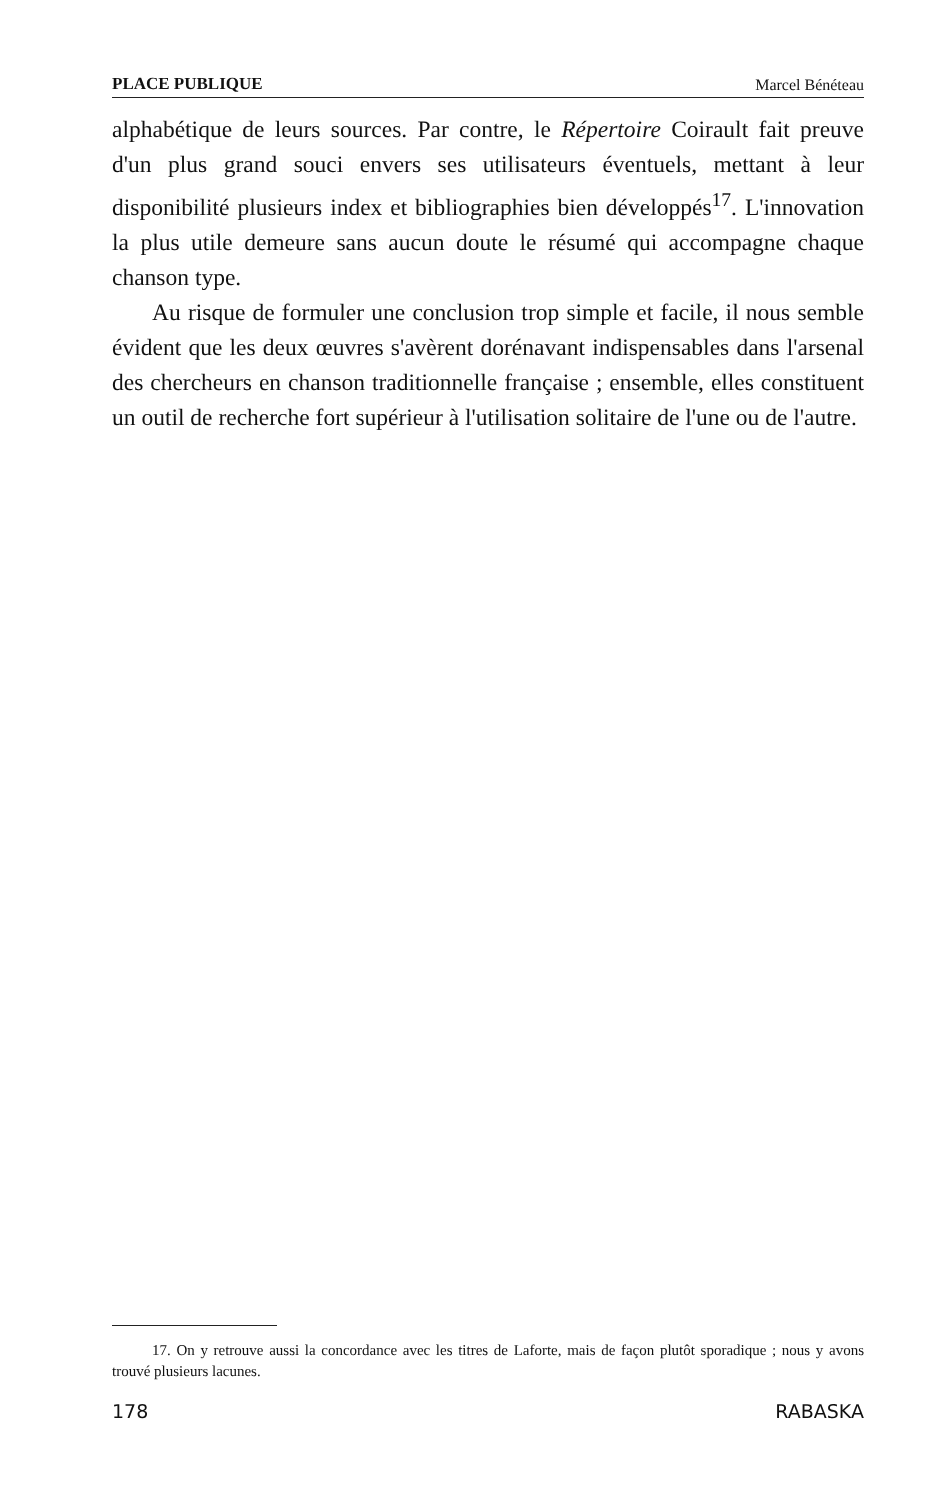PLACE PUBLIQUE Marcel Bénéteau
alphabétique de leurs sources. Par contre, le Répertoire Coirault fait preuve d'un plus grand souci envers ses utilisateurs éventuels, mettant à leur disponibilité plusieurs index et bibliographies bien développés<sup>17</sup>. L'innovation la plus utile demeure sans aucun doute le résumé qui accompagne chaque chanson type.
Au risque de formuler une conclusion trop simple et facile, il nous semble évident que les deux œuvres s'avèrent dorénavant indispensables dans l'arsenal des chercheurs en chanson traditionnelle française ; ensemble, elles constituent un outil de recherche fort supérieur à l'utilisation solitaire de l'une ou de l'autre.
17. On y retrouve aussi la concordance avec les titres de Laforte, mais de façon plutôt sporadique ; nous y avons trouvé plusieurs lacunes.
178 RABASKA